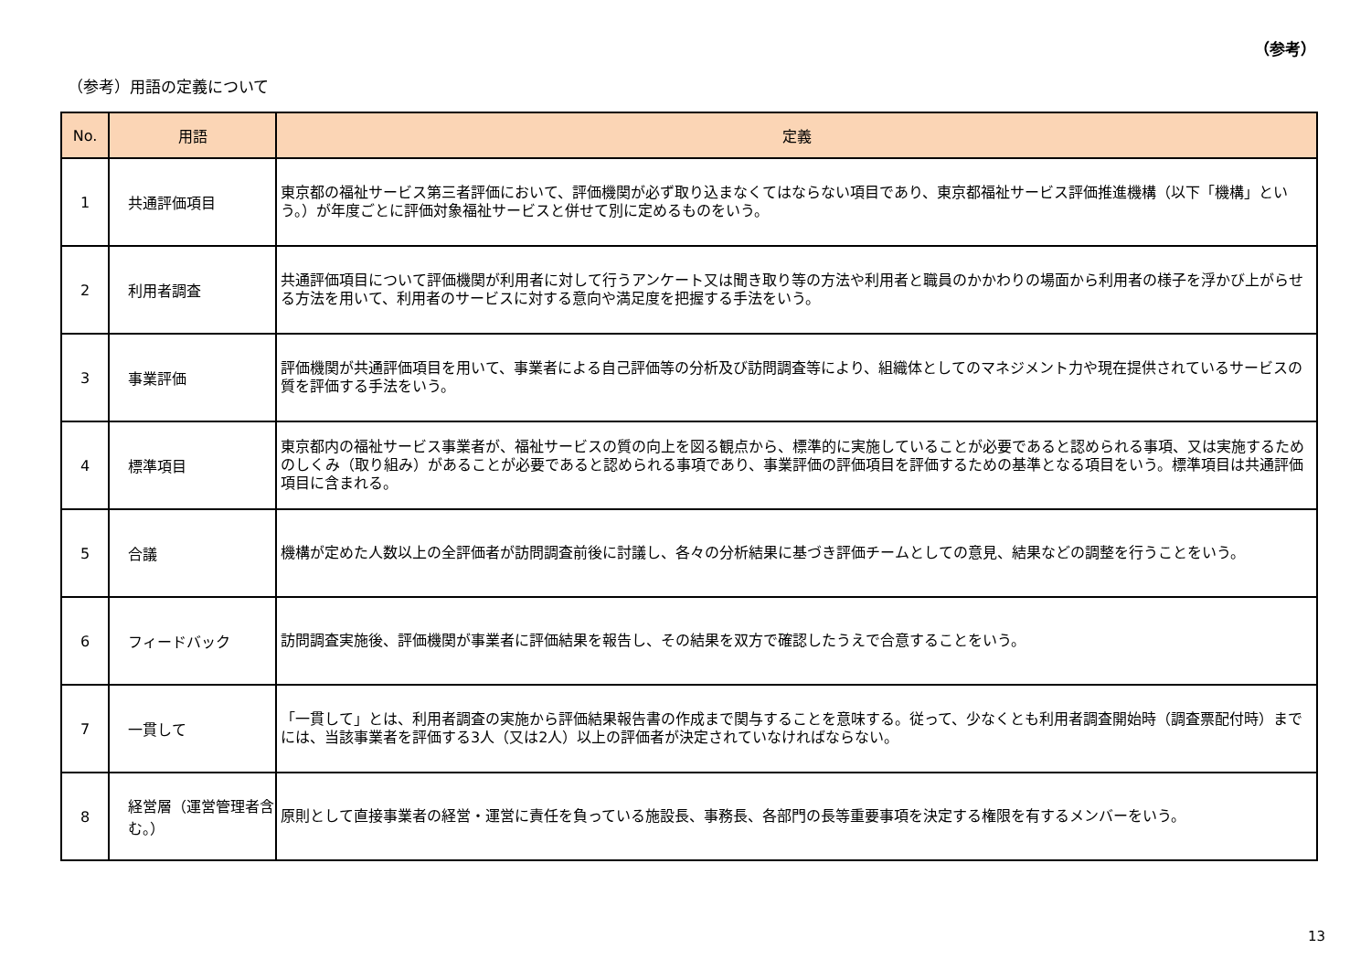（参考）
（参考）用語の定義について
| No. | 用語 | 定義 |
| --- | --- | --- |
| 1 | 共通評価項目 | 東京都の福祉サービス第三者評価において、評価機関が必ず取り込まなくてはならない項目であり、東京都福祉サービス評価推進機構（以下「機構」という。）が年度ごとに評価対象福祉サービスと併せて別に定めるものをいう。 |
| 2 | 利用者調査 | 共通評価項目について評価機関が利用者に対して行うアンケート又は聞き取り等の方法や利用者と職員のかかわりの場面から利用者の様子を浮かび上がらせる方法を用いて、利用者のサービスに対する意向や満足度を把握する手法をいう。 |
| 3 | 事業評価 | 評価機関が共通評価項目を用いて、事業者による自己評価等の分析及び訪問調査等により、組織体としてのマネジメント力や現在提供されているサービスの質を評価する手法をいう。 |
| 4 | 標準項目 | 東京都内の福祉サービス事業者が、福祉サービスの質の向上を図る観点から、標準的に実施していることが必要であると認められる事項、又は実施するためのしくみ（取り組み）があることが必要であると認められる事項であり、事業評価の評価項目を評価するための基準となる項目をいう。標準項目は共通評価項目に含まれる。 |
| 5 | 合議 | 機構が定めた人数以上の全評価者が訪問調査前後に討議し、各々の分析結果に基づき評価チームとしての意見、結果などの調整を行うことをいう。 |
| 6 | フィードバック | 訪問調査実施後、評価機関が事業者に評価結果を報告し、その結果を双方で確認したうえで合意することをいう。 |
| 7 | 一貫して | 「一貫して」とは、利用者調査の実施から評価結果報告書の作成まで関与することを意味する。従って、少なくとも利用者調査開始時（調査票配付時）までには、当該事業者を評価する3人（又は2人）以上の評価者が決定されていなければならない。 |
| 8 | 経営層（運営管理者含む。） | 原則として直接事業者の経営・運営に責任を負っている施設長、事務長、各部門の長等重要事項を決定する権限を有するメンバーをいう。 |
13